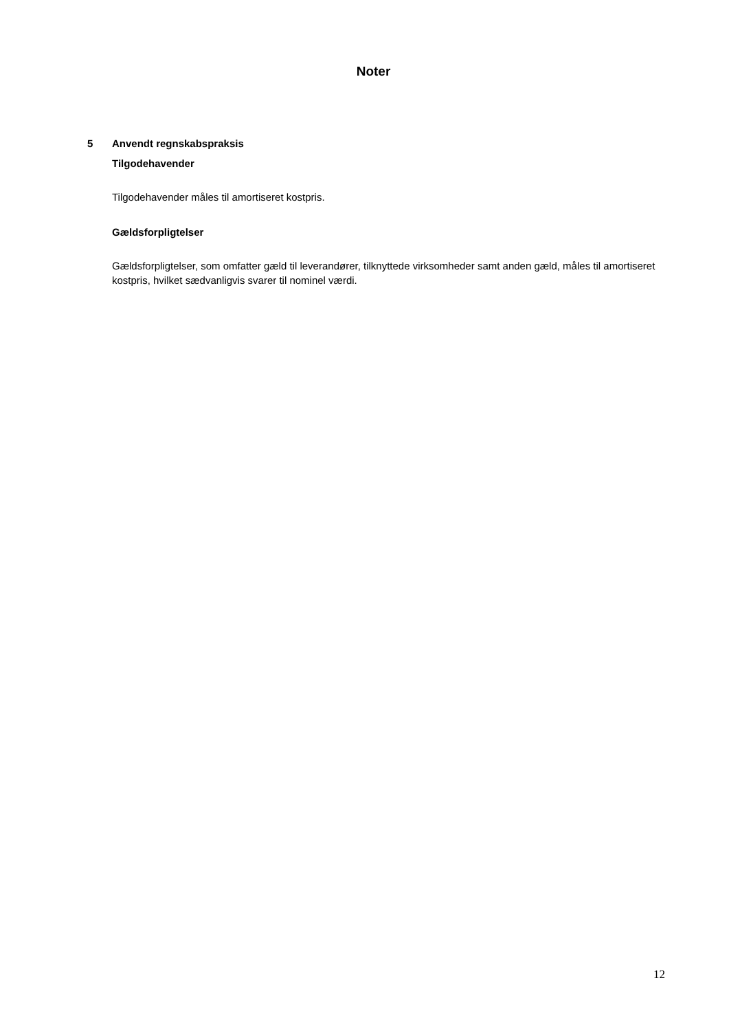Noter
5 Anvendt regnskabspraksis
Tilgodehavender
Tilgodehavender måles til amortiseret kostpris.
Gældsforpligtelser
Gældsforpligtelser, som omfatter gæld til leverandører, tilknyttede virksomheder samt anden gæld, måles til amortiseret kostpris, hvilket sædvanligvis svarer til nominel værdi.
12